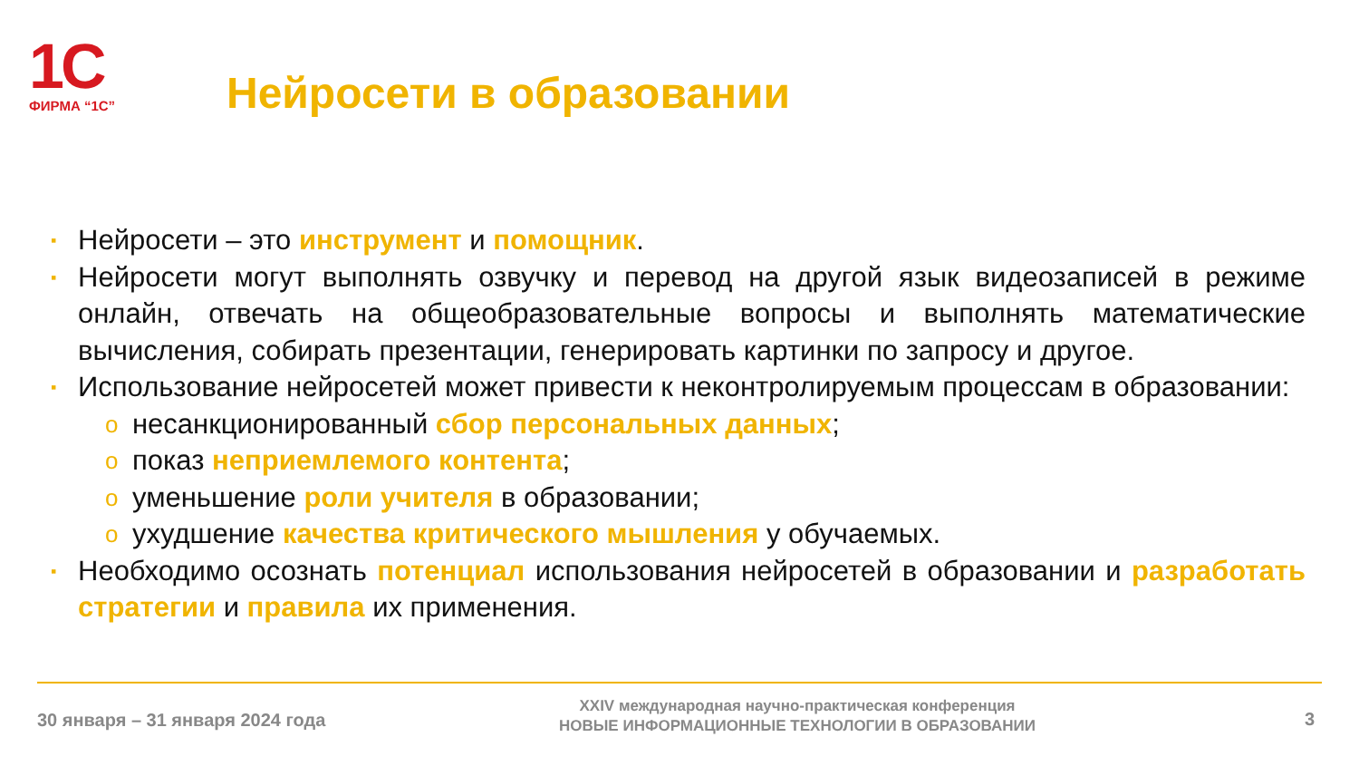1С
ФИРМА “1С”
Нейросети в образовании
▪
Нейросети – это инструмент и помощник.
▪
Нейросети могут выполнять озвучку и перевод на другой язык видеозаписей в режиме онлайн, отвечать на общеобразовательные вопросы и выполнять математические вычисления, собирать презентации, генерировать картинки по запросу и другое.
▪
Использование нейросетей может привести к неконтролируемым процессам в образовании:
o
несанкционированный сбор персональных данных;
o
показ неприемлемого контента;
o
уменьшение роли учителя в образовании;
o
ухудшение качества критического мышления у обучаемых.
▪
Необходимо осознать потенциал использования нейросетей в образовании и разработать стратегии и правила их применения.
30 января – 31 января 2024 года
XXIV международная научно-практическая конференция
НОВЫЕ ИНФОРМАЦИОННЫЕ ТЕХНОЛОГИИ В ОБРАЗОВАНИИ
3